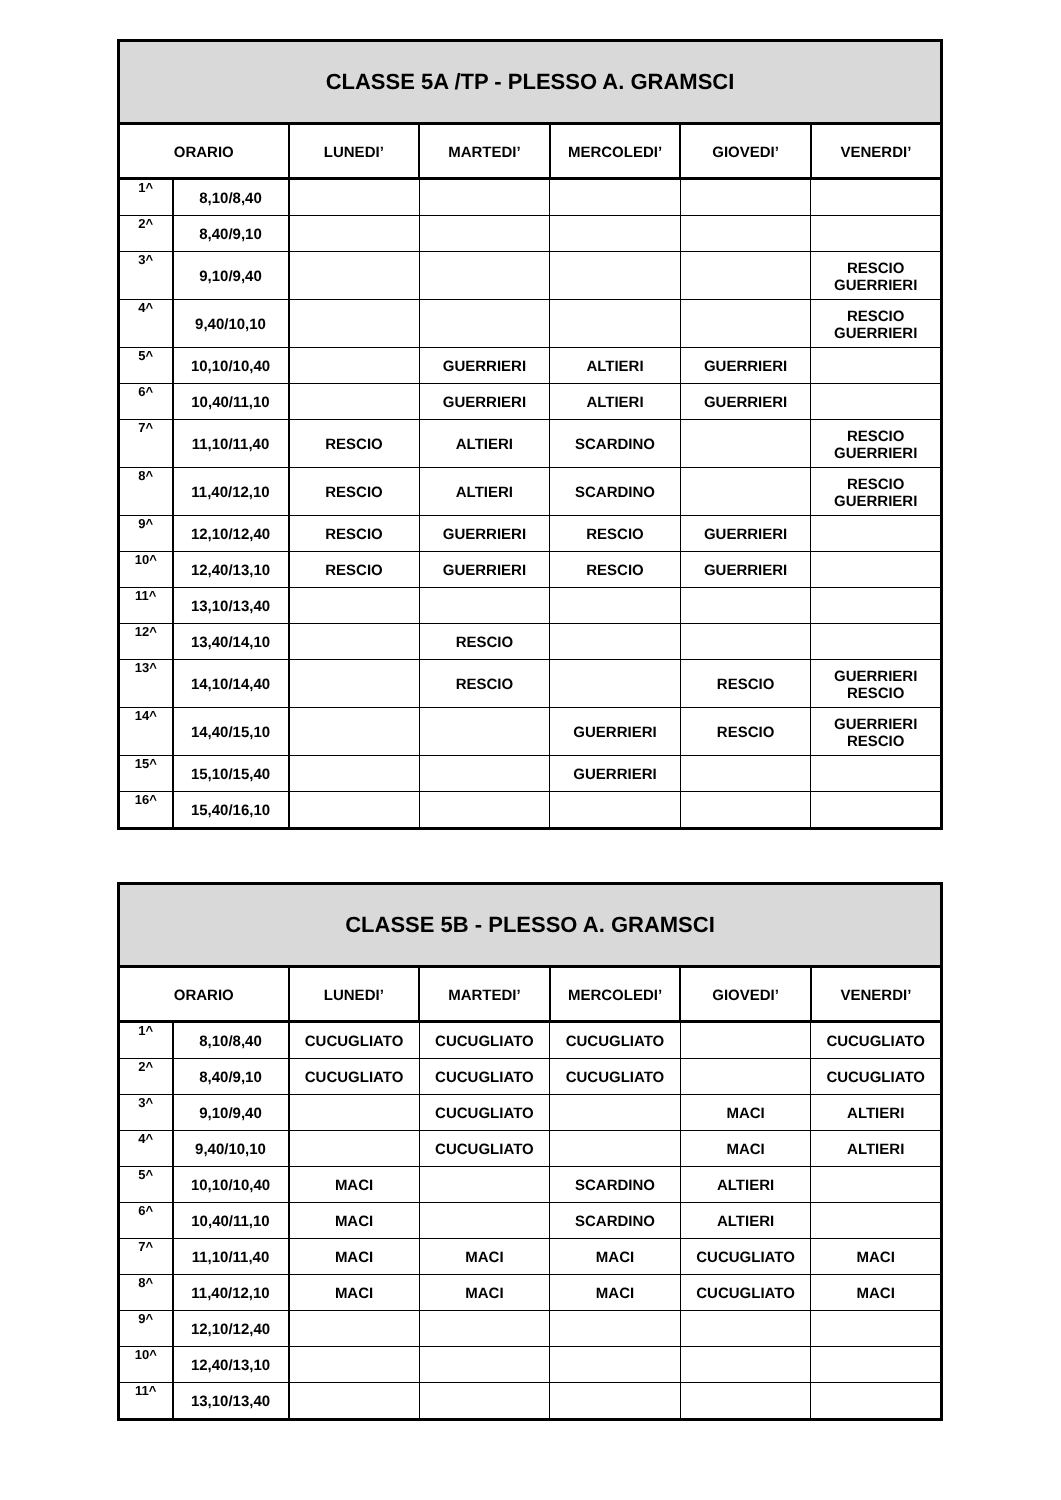| CLASSE 5A /TP - PLESSO A. GRAMSCI | | | | | | |
| --- | --- | --- | --- | --- | --- | --- |
| ORARIO | | LUNEDI’ | MARTEDI’ | MERCOLEDI’ | GIOVEDI’ | VENERDI’ |
| 1^ | 8,10/8,40 | | | | | |
| 2^ | 8,40/9,10 | | | | | |
| 3^ | 9,10/9,40 | | | | | RESCIO GUERRIERI |
| 4^ | 9,40/10,10 | | | | | RESCIO GUERRIERI |
| 5^ | 10,10/10,40 | | GUERRIERI | ALTIERI | GUERRIERI | |
| 6^ | 10,40/11,10 | | GUERRIERI | ALTIERI | GUERRIERI | |
| 7^ | 11,10/11,40 | RESCIO | ALTIERI | SCARDINO | | RESCIO GUERRIERI |
| 8^ | 11,40/12,10 | RESCIO | ALTIERI | SCARDINO | | RESCIO GUERRIERI |
| 9^ | 12,10/12,40 | RESCIO | GUERRIERI | RESCIO | GUERRIERI | |
| 10^ | 12,40/13,10 | RESCIO | GUERRIERI | RESCIO | GUERRIERI | |
| 11^ | 13,10/13,40 | | | | | |
| 12^ | 13,40/14,10 | | RESCIO | | | |
| 13^ | 14,10/14,40 | | RESCIO | | RESCIO | GUERRIERI RESCIO |
| 14^ | 14,40/15,10 | | | GUERRIERI | RESCIO | GUERRIERI RESCIO |
| 15^ | 15,10/15,40 | | | GUERRIERI | | |
| 16^ | 15,40/16,10 | | | | | |
| CLASSE 5B - PLESSO A. GRAMSCI | | | | | | |
| --- | --- | --- | --- | --- | --- | --- |
| ORARIO | | LUNEDI’ | MARTEDI’ | MERCOLEDI’ | GIOVEDI’ | VENERDI’ |
| 1^ | 8,10/8,40 | CUCUGLIATO | CUCUGLIATO | CUCUGLIATO | | CUCUGLIATO |
| 2^ | 8,40/9,10 | CUCUGLIATO | CUCUGLIATO | CUCUGLIATO | | CUCUGLIATO |
| 3^ | 9,10/9,40 | | CUCUGLIATO | | MACI | ALTIERI |
| 4^ | 9,40/10,10 | | CUCUGLIATO | | MACI | ALTIERI |
| 5^ | 10,10/10,40 | MACI | | SCARDINO | ALTIERI | |
| 6^ | 10,40/11,10 | MACI | | SCARDINO | ALTIERI | |
| 7^ | 11,10/11,40 | MACI | MACI | MACI | CUCUGLIATO | MACI |
| 8^ | 11,40/12,10 | MACI | MACI | MACI | CUCUGLIATO | MACI |
| 9^ | 12,10/12,40 | | | | | |
| 10^ | 12,40/13,10 | | | | | |
| 11^ | 13,10/13,40 | | | | | |